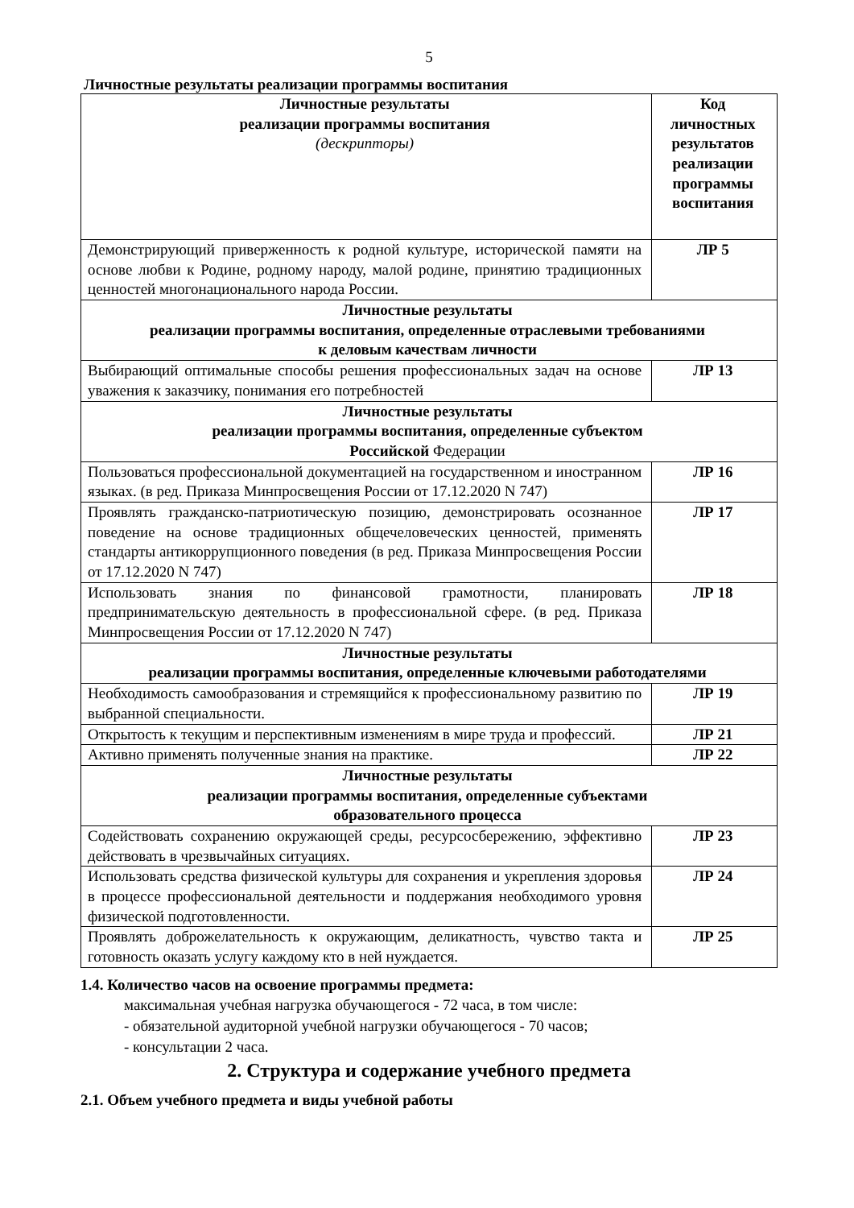5
Личностные результаты реализации программы воспитания
| Личностные результаты реализации программы воспитания (дескрипторы) | Код личностных результатов реализации программы воспитания |
| --- | --- |
| Демонстрирующий приверженность к родной культуре, исторической памяти на основе любви к Родине, родному народу, малой родине, принятию традиционных ценностей многонационального народа России. | ЛР 5 |
| Личностные результаты реализации программы воспитания, определенные отраслевыми требованиями к деловым качествам личности | |
| Выбирающий оптимальные способы решения профессиональных задач на основе уважения к заказчику, понимания его потребностей | ЛР 13 |
| Личностные результаты реализации программы воспитания, определенные субъектом Российской Федерации | |
| Пользоваться профессиональной документацией на государственном и иностранном языках. (в ред. Приказа Минпросвещения России от 17.12.2020 N 747) | ЛР 16 |
| Проявлять гражданско-патриотическую позицию, демонстрировать осознанное поведение на основе традиционных общечеловеческих ценностей, применять стандарты антикоррупционного поведения (в ред. Приказа Минпросвещения России от 17.12.2020 N 747) | ЛР 17 |
| Использовать знания по финансовой грамотности, планировать предпринимательскую деятельность в профессиональной сфере. (в ред. Приказа Минпросвещения России от 17.12.2020 N 747) | ЛР 18 |
| Личностные результаты реализации программы воспитания, определенные ключевыми работодателями | |
| Необходимость самообразования и стремящийся к профессиональному развитию по выбранной специальности. | ЛР 19 |
| Открытость к текущим и перспективным изменениям в мире труда и профессий. | ЛР 21 |
| Активно применять полученные знания на практике. | ЛР 22 |
| Личностные результаты реализации программы воспитания, определенные субъектами образовательного процесса | |
| Содействовать сохранению окружающей среды, ресурсосбережению, эффективно действовать в чрезвычайных ситуациях. | ЛР 23 |
| Использовать средства физической культуры для сохранения и укрепления здоровья в процессе профессиональной деятельности и поддержания необходимого уровня физической подготовленности. | ЛР 24 |
| Проявлять доброжелательность к окружающим, деликатность, чувство такта и готовность оказать услугу каждому кто в ней нуждается. | ЛР 25 |
1.4. Количество часов на освоение программы предмета:
максимальная учебная нагрузка обучающегося - 72 часа, в том числе:
- обязательной аудиторной учебной нагрузки обучающегося - 70 часов;
- консультации 2 часа.
2. Структура и содержание учебного предмета
2.1. Объем учебного предмета и виды учебной работы